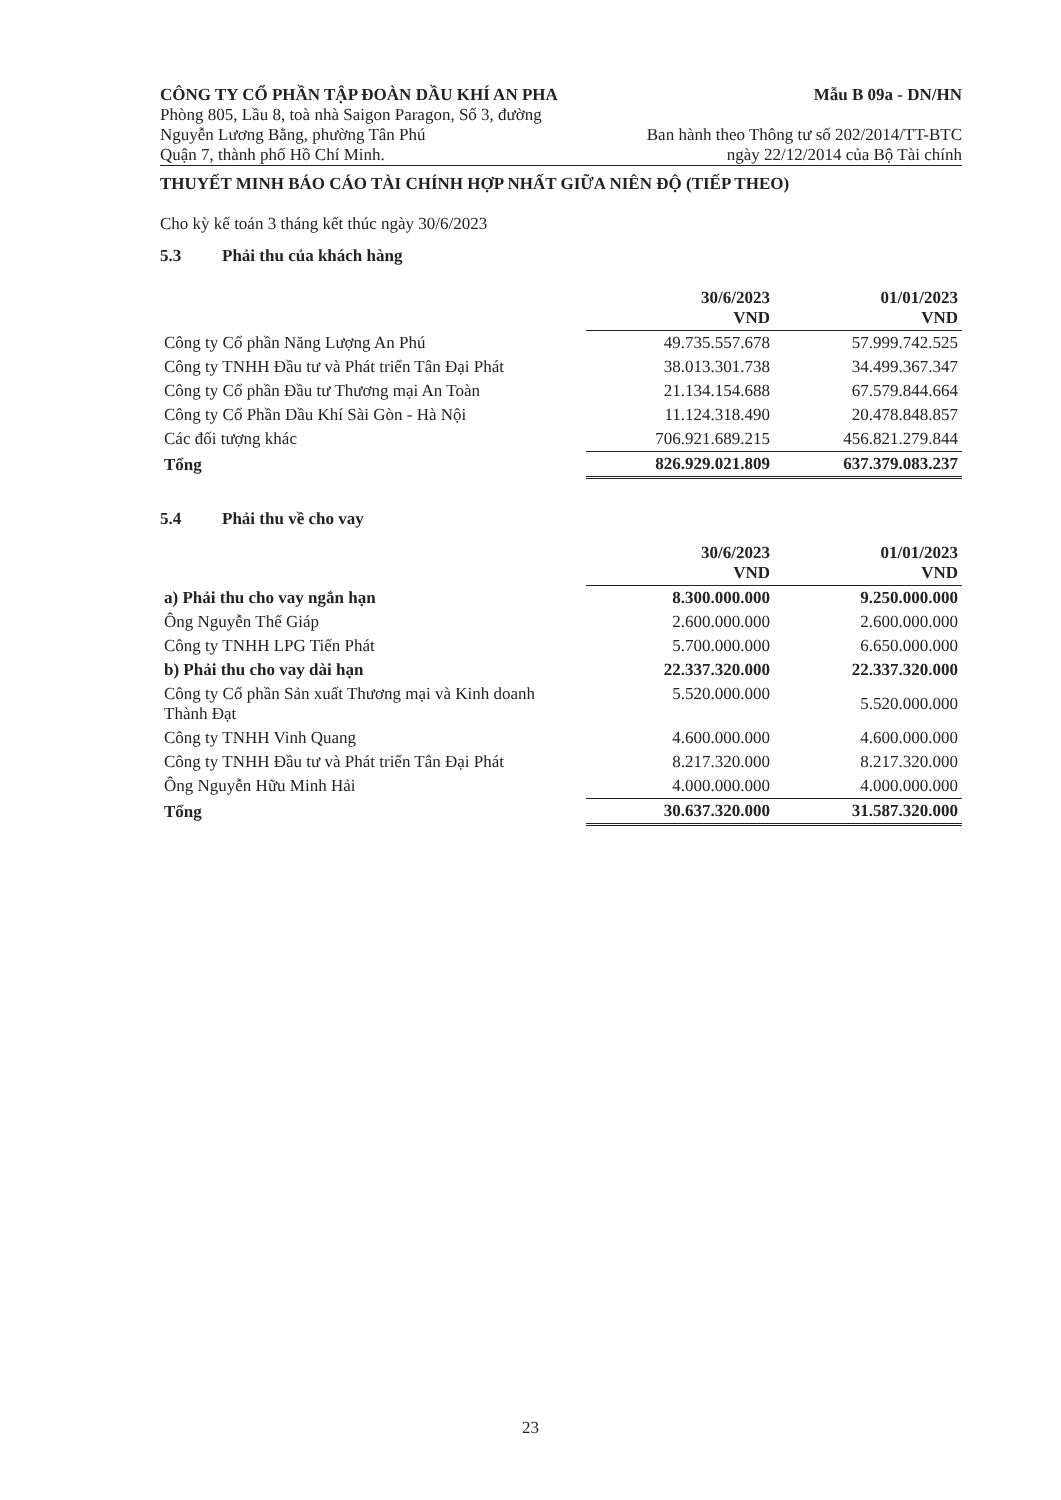CÔNG TY CỔ PHẦN TẬP ĐOÀN DẦU KHÍ AN PHA
Mẫu B 09a - DN/HN
Phòng 805, Lầu 8, toà nhà Saigon Paragon, Số 3, đường
Nguyễn Lương Bằng, phường Tân Phú
Quận 7, thành phố Hồ Chí Minh.
Ban hành theo Thông tư số 202/2014/TT-BTC
ngày 22/12/2014 của Bộ Tài chính
THUYẾT MINH BÁO CÁO TÀI CHÍNH HỢP NHẤT GIỮA NIÊN ĐỘ (TIẾP THEO)
Cho kỳ kế toán 3 tháng kết thúc ngày 30/6/2023
5.3 Phải thu của khách hàng
| | 30/6/2023 VND | 01/01/2023 VND |
| Công ty Cổ phần Năng Lượng An Phú | 49.735.557.678 | 57.999.742.525 |
| Công ty TNHH Đầu tư và Phát triển Tân Đại Phát | 38.013.301.738 | 34.499.367.347 |
| Công ty Cổ phần Đầu tư Thương mại An Toàn | 21.134.154.688 | 67.579.844.664 |
| Công ty Cổ Phần Dầu Khí Sài Gòn - Hà Nội | 11.124.318.490 | 20.478.848.857 |
| Các đối tượng khác | 706.921.689.215 | 456.821.279.844 |
| Tổng | 826.929.021.809 | 637.379.083.237 |
5.4 Phải thu về cho vay
| | 30/6/2023 VND | 01/01/2023 VND |
| a) Phải thu cho vay ngắn hạn | 8.300.000.000 | 9.250.000.000 |
| Ông Nguyễn Thế Giáp | 2.600.000.000 | 2.600.000.000 |
| Công ty TNHH LPG Tiến Phát | 5.700.000.000 | 6.650.000.000 |
| b) Phải thu cho vay dài hạn | 22.337.320.000 | 22.337.320.000 |
| Công ty Cổ phần Sản xuất Thương mại và Kinh doanh Thành Đạt | 5.520.000.000 | 5.520.000.000 |
| Công ty TNHH Vinh Quang | 4.600.000.000 | 4.600.000.000 |
| Công ty TNHH Đầu tư và Phát triển Tân Đại Phát | 8.217.320.000 | 8.217.320.000 |
| Ông Nguyễn Hữu Minh Hải | 4.000.000.000 | 4.000.000.000 |
| Tổng | 30.637.320.000 | 31.587.320.000 |
23